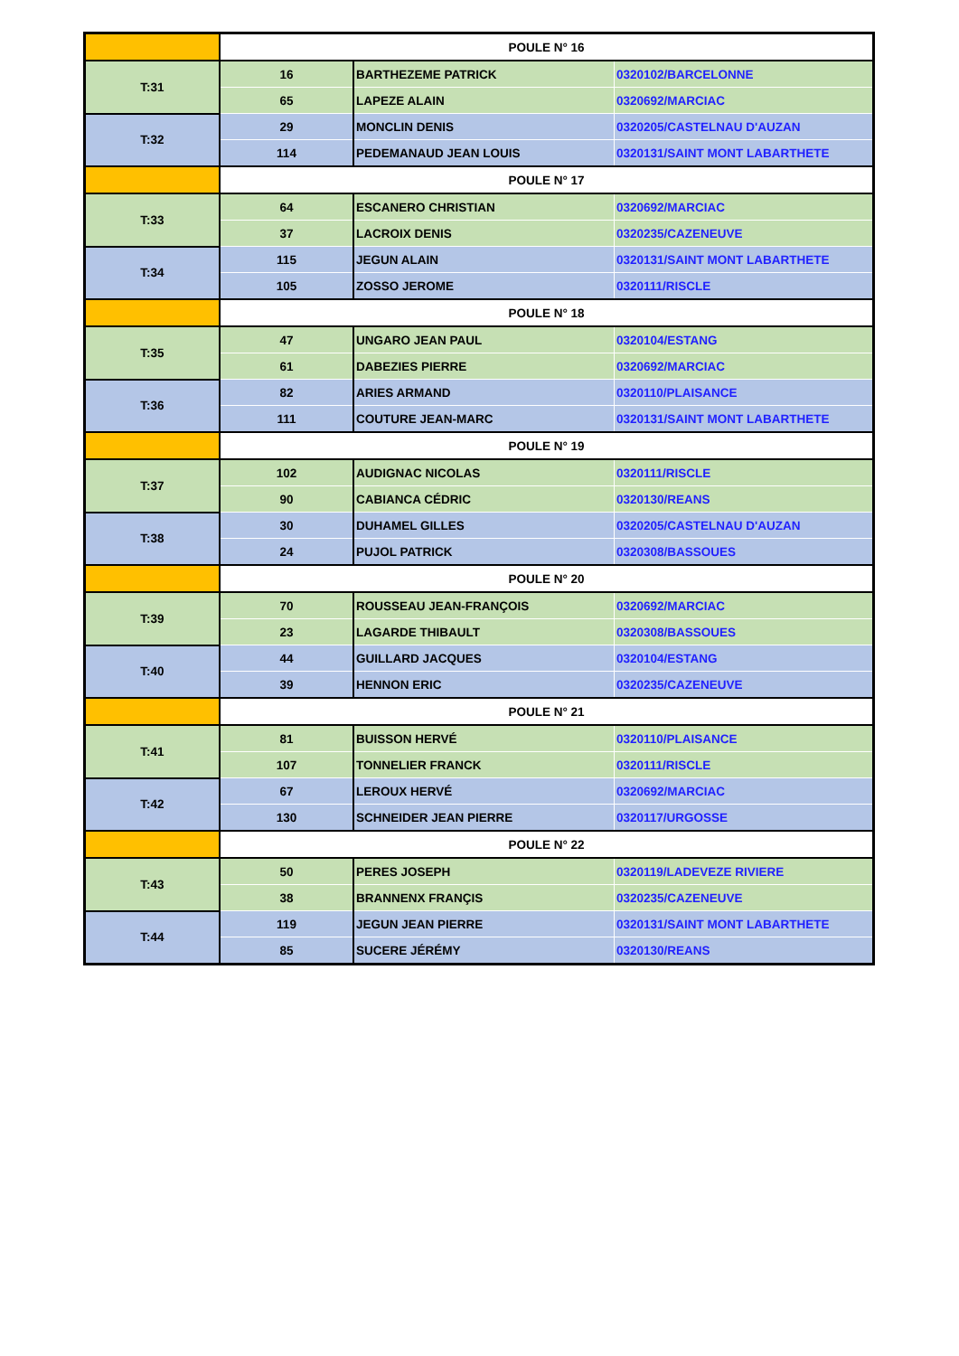| | POULE N° 16 | | |
| T:31 | 16 | BARTHEZEME PATRICK | 0320102/BARCELONNE |
| | 65 | LAPEZE ALAIN | 0320692/MARCIAC |
| T:32 | 29 | MONCLIN DENIS | 0320205/CASTELNAU D'AUZAN |
| | 114 | PEDEMANAUD JEAN LOUIS | 0320131/SAINT MONT LABARTHETE |
| | POULE N° 17 | | |
| T:33 | 64 | ESCANERO CHRISTIAN | 0320692/MARCIAC |
| | 37 | LACROIX DENIS | 0320235/CAZENEUVE |
| T:34 | 115 | JEGUN ALAIN | 0320131/SAINT MONT LABARTHETE |
| | 105 | ZOSSO JEROME | 0320111/RISCLE |
| | POULE N° 18 | | |
| T:35 | 47 | UNGARO JEAN PAUL | 0320104/ESTANG |
| | 61 | DABEZIES PIERRE | 0320692/MARCIAC |
| T:36 | 82 | ARIES ARMAND | 0320110/PLAISANCE |
| | 111 | COUTURE JEAN-MARC | 0320131/SAINT MONT LABARTHETE |
| | POULE N° 19 | | |
| T:37 | 102 | AUDIGNAC NICOLAS | 0320111/RISCLE |
| | 90 | CABIANCA CÉDRIC | 0320130/REANS |
| T:38 | 30 | DUHAMEL GILLES | 0320205/CASTELNAU D'AUZAN |
| | 24 | PUJOL PATRICK | 0320308/BASSOUES |
| | POULE N° 20 | | |
| T:39 | 70 | ROUSSEAU JEAN-FRANÇOIS | 0320692/MARCIAC |
| | 23 | LAGARDE THIBAULT | 0320308/BASSOUES |
| T:40 | 44 | GUILLARD JACQUES | 0320104/ESTANG |
| | 39 | HENNON ERIC | 0320235/CAZENEUVE |
| | POULE N° 21 | | |
| T:41 | 81 | BUISSON HERVÉ | 0320110/PLAISANCE |
| | 107 | TONNELIER FRANCK | 0320111/RISCLE |
| T:42 | 67 | LEROUX HERVÉ | 0320692/MARCIAC |
| | 130 | SCHNEIDER JEAN PIERRE | 0320117/URGOSSE |
| | POULE N° 22 | | |
| T:43 | 50 | PERES JOSEPH | 0320119/LADEVEZE RIVIERE |
| | 38 | BRANNENX FRANÇIS | 0320235/CAZENEUVE |
| T:44 | 119 | JEGUN JEAN PIERRE | 0320131/SAINT MONT LABARTHETE |
| | 85 | SUCERE JÉRÉMY | 0320130/REANS |